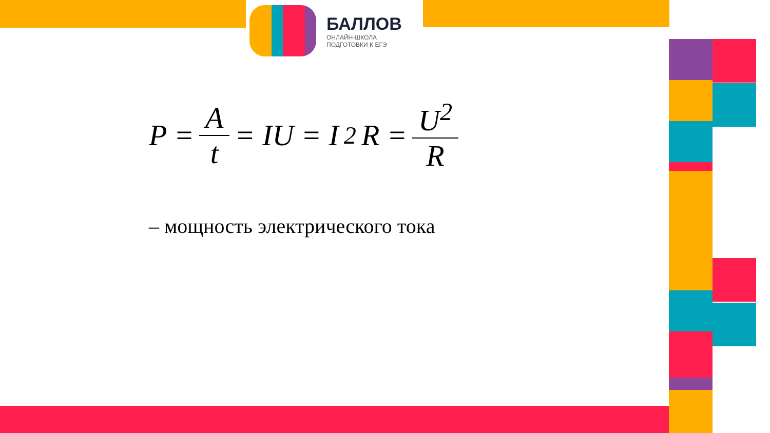БАЛЛОВ
ОНЛАЙН-ШКОЛА
ПОДГОТОВКИ К ЕГЭ
P = A t = IU = I<sup>2</sup>R = U<sup>2</sup> R
– мощность электрического тока